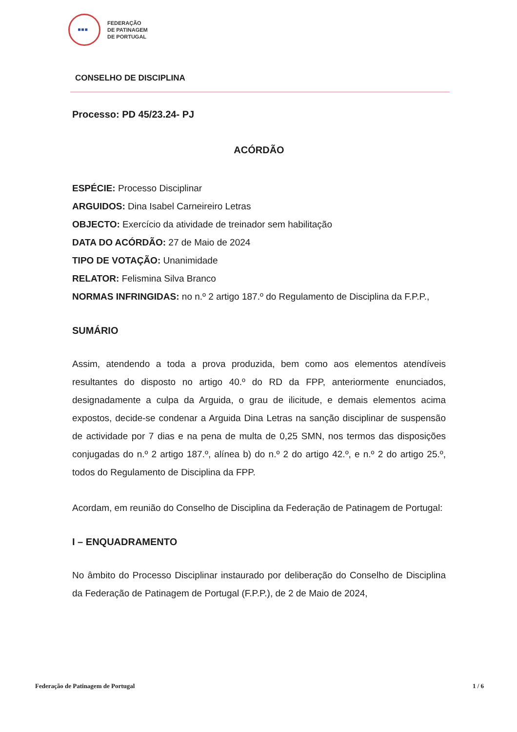▪▪▪
FEDERAÇÃO
DE PATINAGEM
DE PORTUGAL
CONSELHO DE DISCIPLINA
Processo: PD 45/23.24- PJ
ACÓRDÃO
ESPÉCIE: Processo Disciplinar
ARGUIDOS: Dina Isabel Carneireiro Letras
OBJECTO: Exercício da atividade de treinador sem habilitação
DATA DO ACÓRDÃO: 27 de Maio de 2024
TIPO DE VOTAÇÃO: Unanimidade
RELATOR: Felismina Silva Branco
NORMAS INFRINGIDAS: no n.º 2 artigo 187.º do Regulamento de Disciplina da F.P.P.,
SUMÁRIO
Assim, atendendo a toda a prova produzida, bem como aos elementos atendíveis resultantes do disposto no artigo 40.º do RD da FPP, anteriormente enunciados, designadamente a culpa da Arguida, o grau de ilicitude, e demais elementos acima expostos, decide-se condenar a Arguida Dina Letras na sanção disciplinar de suspensão de actividade por 7 dias e na pena de multa de 0,25 SMN, nos termos das disposições conjugadas do n.º 2 artigo 187.º, alínea b) do n.º 2 do artigo 42.º, e n.º 2 do artigo 25.º, todos do Regulamento de Disciplina da FPP.
Acordam, em reunião do Conselho de Disciplina da Federação de Patinagem de Portugal:
I – ENQUADRAMENTO
No âmbito do Processo Disciplinar instaurado por deliberação do Conselho de Disciplina da Federação de Patinagem de Portugal (F.P.P.), de 2 de Maio de 2024,
Federação de Patinagem de Portugal 1 / 6